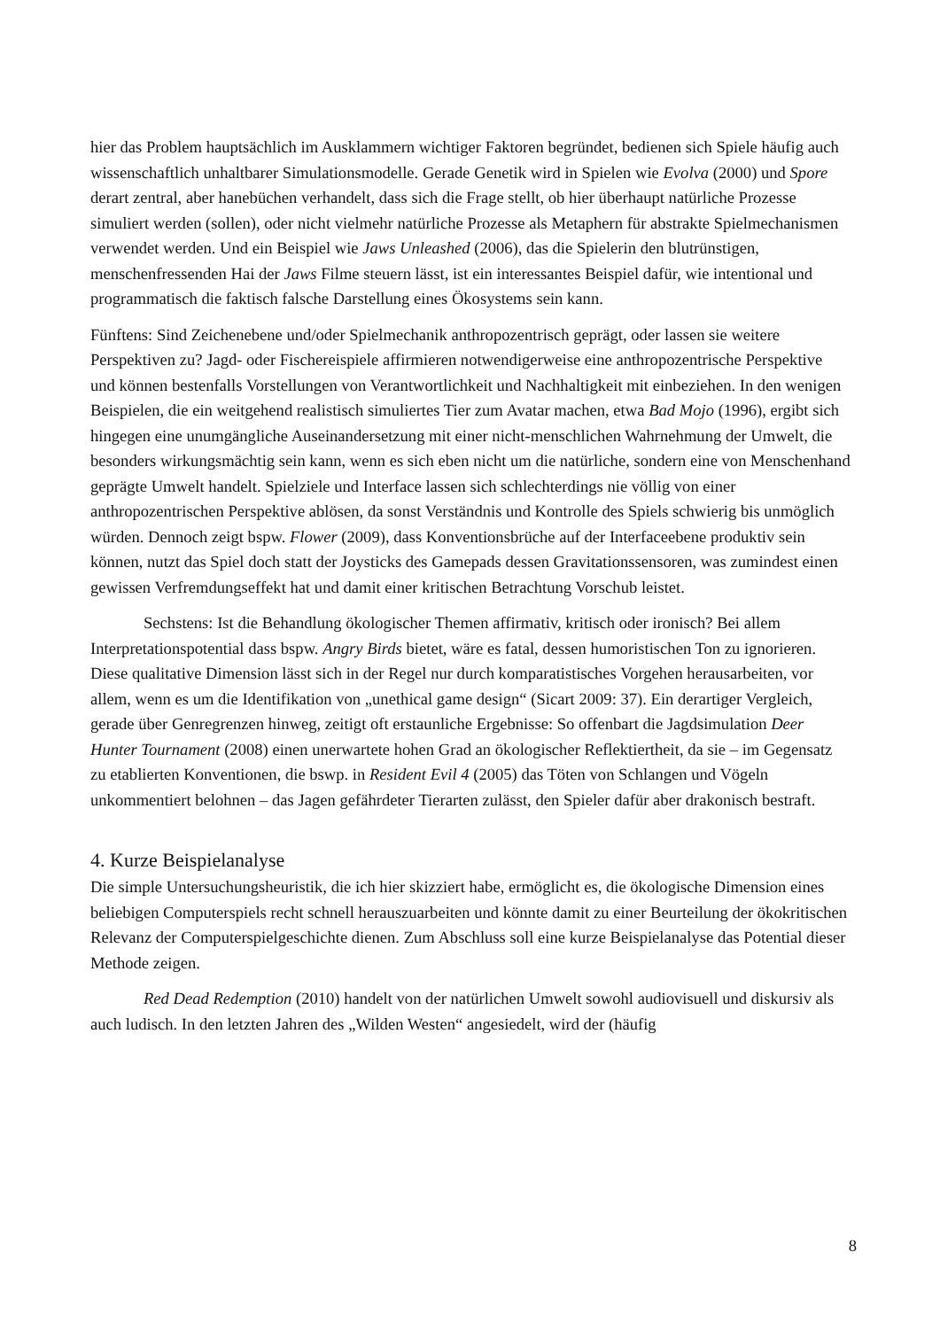hier das Problem hauptsächlich im Ausklammern wichtiger Faktoren begründet, bedienen sich Spiele häufig auch wissenschaftlich unhaltbarer Simulationsmodelle. Gerade Genetik wird in Spielen wie Evolva (2000) und Spore derart zentral, aber hanebüchen verhandelt, dass sich die Frage stellt, ob hier überhaupt natürliche Prozesse simuliert werden (sollen), oder nicht vielmehr natürliche Prozesse als Metaphern für abstrakte Spielmechanismen verwendet werden. Und ein Beispiel wie Jaws Unleashed (2006), das die Spielerin den blutrünstigen, menschenfressenden Hai der Jaws Filme steuern lässt, ist ein interessantes Beispiel dafür, wie intentional und programmatisch die faktisch falsche Darstellung eines Ökosystems sein kann.
Fünftens: Sind Zeichenebene und/oder Spielmechanik anthropozentrisch geprägt, oder lassen sie weitere Perspektiven zu? Jagd- oder Fischereispiele affirmieren notwendigerweise eine anthropozentrische Perspektive und können bestenfalls Vorstellungen von Verantwortlichkeit und Nachhaltigkeit mit einbeziehen. In den wenigen Beispielen, die ein weitgehend realistisch simuliertes Tier zum Avatar machen, etwa Bad Mojo (1996), ergibt sich hingegen eine unumgängliche Auseinandersetzung mit einer nicht-menschlichen Wahrnehmung der Umwelt, die besonders wirkungsmächtig sein kann, wenn es sich eben nicht um die natürliche, sondern eine von Menschenhand geprägte Umwelt handelt. Spielziele und Interface lassen sich schlechterdings nie völlig von einer anthropozentrischen Perspektive ablösen, da sonst Verständnis und Kontrolle des Spiels schwierig bis unmöglich würden. Dennoch zeigt bspw. Flower (2009), dass Konventionsbrüche auf der Interfaceebene produktiv sein können, nutzt das Spiel doch statt der Joysticks des Gamepads dessen Gravitationssensoren, was zumindest einen gewissen Verfremdungseffekt hat und damit einer kritischen Betrachtung Vorschub leistet.
Sechstens: Ist die Behandlung ökologischer Themen affirmativ, kritisch oder ironisch? Bei allem Interpretationspotential dass bspw. Angry Birds bietet, wäre es fatal, dessen humoristischen Ton zu ignorieren. Diese qualitative Dimension lässt sich in der Regel nur durch komparatistisches Vorgehen herausarbeiten, vor allem, wenn es um die Identifikation von „unethical game design“ (Sicart 2009: 37). Ein derartiger Vergleich, gerade über Genregrenzen hinweg, zeitigt oft erstaunliche Ergebnisse: So offenbart die Jagdsimulation Deer Hunter Tournament (2008) einen unerwartete hohen Grad an ökologischer Reflektiertheit, da sie – im Gegensatz zu etablierten Konventionen, die bswp. in Resident Evil 4 (2005) das Töten von Schlangen und Vögeln unkommentiert belohnen – das Jagen gefährdeter Tierarten zulässt, den Spieler dafür aber drakonisch bestraft.
4. Kurze Beispielanalyse
Die simple Untersuchungsheuristik, die ich hier skizziert habe, ermöglicht es, die ökologische Dimension eines beliebigen Computerspiels recht schnell herauszuarbeiten und könnte damit zu einer Beurteilung der ökokritischen Relevanz der Computerspielgeschichte dienen. Zum Abschluss soll eine kurze Beispielanalyse das Potential dieser Methode zeigen.
Red Dead Redemption (2010) handelt von der natürlichen Umwelt sowohl audiovisuell und diskursiv als auch ludisch. In den letzten Jahren des „Wilden Westen“ angesiedelt, wird der (häufig
8